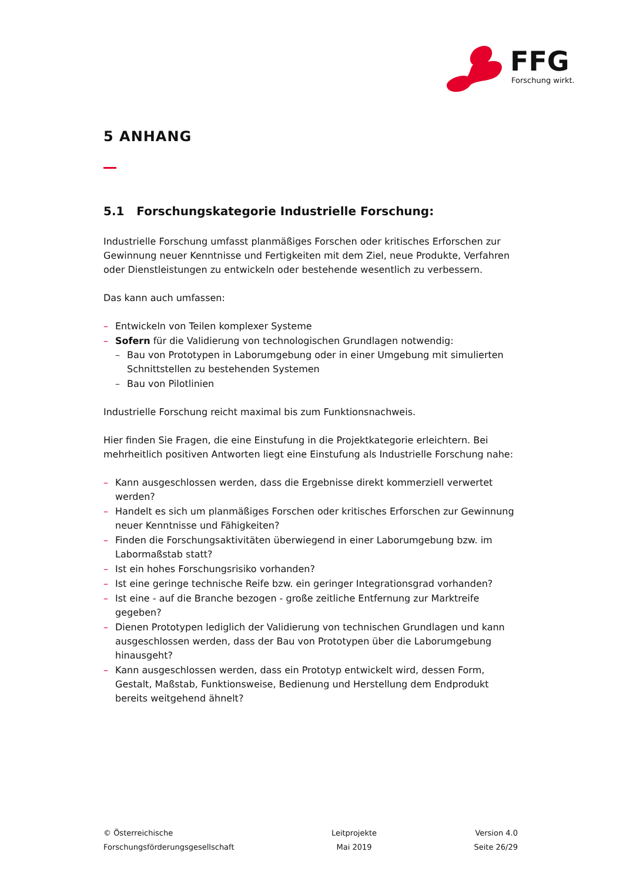FFG
Forschung wirkt.
5 ANHANG
5.1 Forschungskategorie Industrielle Forschung:
Industrielle Forschung umfasst planmäßiges Forschen oder kritisches Erforschen zur Gewinnung neuer Kenntnisse und Fertigkeiten mit dem Ziel, neue Produkte, Verfahren oder Dienstleistungen zu entwickeln oder bestehende wesentlich zu verbessern.
Das kann auch umfassen:
– Entwickeln von Teilen komplexer Systeme
– Sofern für die Validierung von technologischen Grundlagen notwendig:
– Bau von Prototypen in Laborumgebung oder in einer Umgebung mit simulierten Schnittstellen zu bestehenden Systemen
– Bau von Pilotlinien
Industrielle Forschung reicht maximal bis zum Funktionsnachweis.
Hier finden Sie Fragen, die eine Einstufung in die Projektkategorie erleichtern. Bei mehrheitlich positiven Antworten liegt eine Einstufung als Industrielle Forschung nahe:
– Kann ausgeschlossen werden, dass die Ergebnisse direkt kommerziell verwertet werden?
– Handelt es sich um planmäßiges Forschen oder kritisches Erforschen zur Gewinnung neuer Kenntnisse und Fähigkeiten?
– Finden die Forschungsaktivitäten überwiegend in einer Laborumgebung bzw. im Labormaßstab statt?
– Ist ein hohes Forschungsrisiko vorhanden?
– Ist eine geringe technische Reife bzw. ein geringer Integrationsgrad vorhanden?
– Ist eine - auf die Branche bezogen - große zeitliche Entfernung zur Marktreife gegeben?
– Dienen Prototypen lediglich der Validierung von technischen Grundlagen und kann ausgeschlossen werden, dass der Bau von Prototypen über die Laborumgebung hinausgeht?
– Kann ausgeschlossen werden, dass ein Prototyp entwickelt wird, dessen Form, Gestalt, Maßstab, Funktionsweise, Bedienung und Herstellung dem Endprodukt bereits weitgehend ähnelt?
© Österreichische
Forschungsförderungsgesellschaft
Leitprojekte
Mai 2019
Version 4.0
Seite 26/29